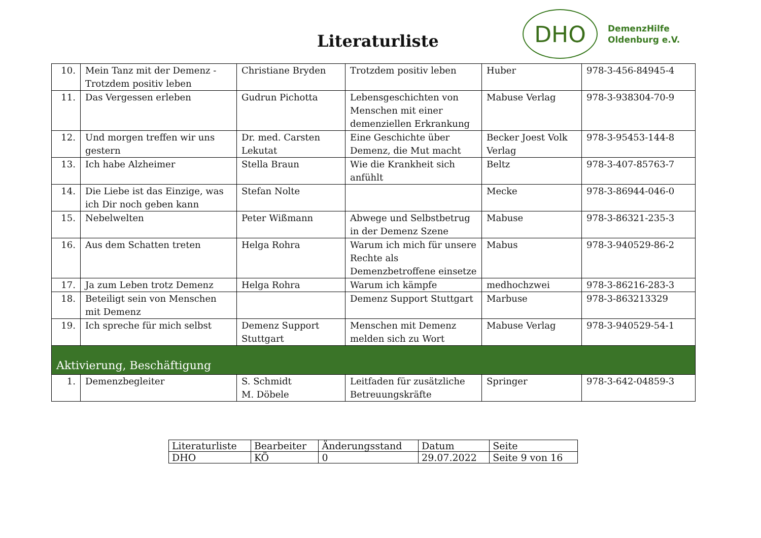Literaturliste
DHO
DemenzHilfe
Oldenburg e.V.
| 10. | Mein Tanz mit der Demenz - Trotzdem positiv leben | Christiane Bryden | Trotzdem positiv leben | Huber | 978-3-456-84945-4 |
| 11. | Das Vergessen erleben | Gudrun Pichotta | Lebensgeschichten von Menschen mit einer demenziellen Erkrankung | Mabuse Verlag | 978-3-938304-70-9 |
| 12. | Und morgen treffen wir uns gestern | Dr. med. Carsten Lekutat | Eine Geschichte über Demenz, die Mut macht | Becker Joest Volk Verlag | 978-3-95453-144-8 |
| 13. | Ich habe Alzheimer | Stella Braun | Wie die Krankheit sich anfühlt | Beltz | 978-3-407-85763-7 |
| 14. | Die Liebe ist das Einzige, was ich Dir noch geben kann | Stefan Nolte | | Mecke | 978-3-86944-046-0 |
| 15. | Nebelwelten | Peter Wißmann | Abwege und Selbstbetrug in der Demenz Szene | Mabuse | 978-3-86321-235-3 |
| 16. | Aus dem Schatten treten | Helga Rohra | Warum ich mich für unsere Rechte als Demenzbetroffene einsetze | Mabus | 978-3-940529-86-2 |
| 17. | Ja zum Leben trotz Demenz | Helga Rohra | Warum ich kämpfe | medhochzwei | 978-3-86216-283-3 |
| 18. | Beteiligt sein von Menschen mit Demenz | | Demenz Support Stuttgart | Marbuse | 978-3-863213329 |
| 19. | Ich spreche für mich selbst | Demenz Support Stuttgart | Menschen mit Demenz melden sich zu Wort | Mabuse Verlag | 978-3-940529-54-1 |
| Aktivierung, Beschäftigung | | | | | |
| 1. | Demenzbegleiter | S. Schmidt M. Döbele | Leitfaden für zusätzliche Betreuungskräfte | Springer | 978-3-642-04859-3 |
| Literaturliste | Bearbeiter | Änderungsstand | Datum | Seite |
| DHO | KÖ | 0 | 29.07.2022 | Seite 9 von 16 |